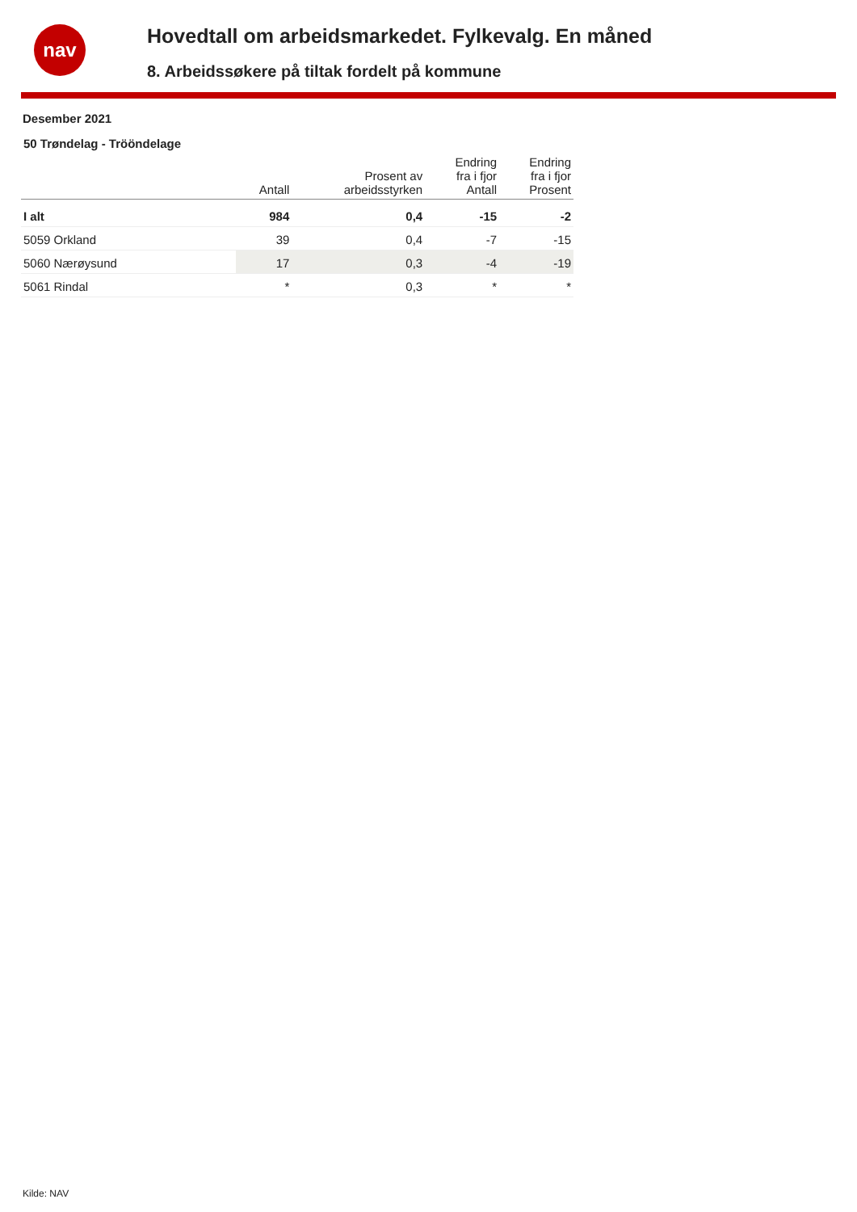nav
Hovedtall om arbeidsmarkedet. Fylkevalg. En måned
8. Arbeidssøkere på tiltak fordelt på kommune
Desember 2021
50 Trøndelag - Trööndelage
| | Antall | Prosent av arbeidsstyrken | Endring fra i fjor Antall | Endring fra i fjor Prosent |
| --- | --- | --- | --- | --- |
| I alt | 984 | 0,4 | -15 | -2 |
| 5059 Orkland | 39 | 0,4 | -7 | -15 |
| 5060 Nærøysund | 17 | 0,3 | -4 | -19 |
| 5061 Rindal | * | 0,3 | * | * |
Kilde: NAV